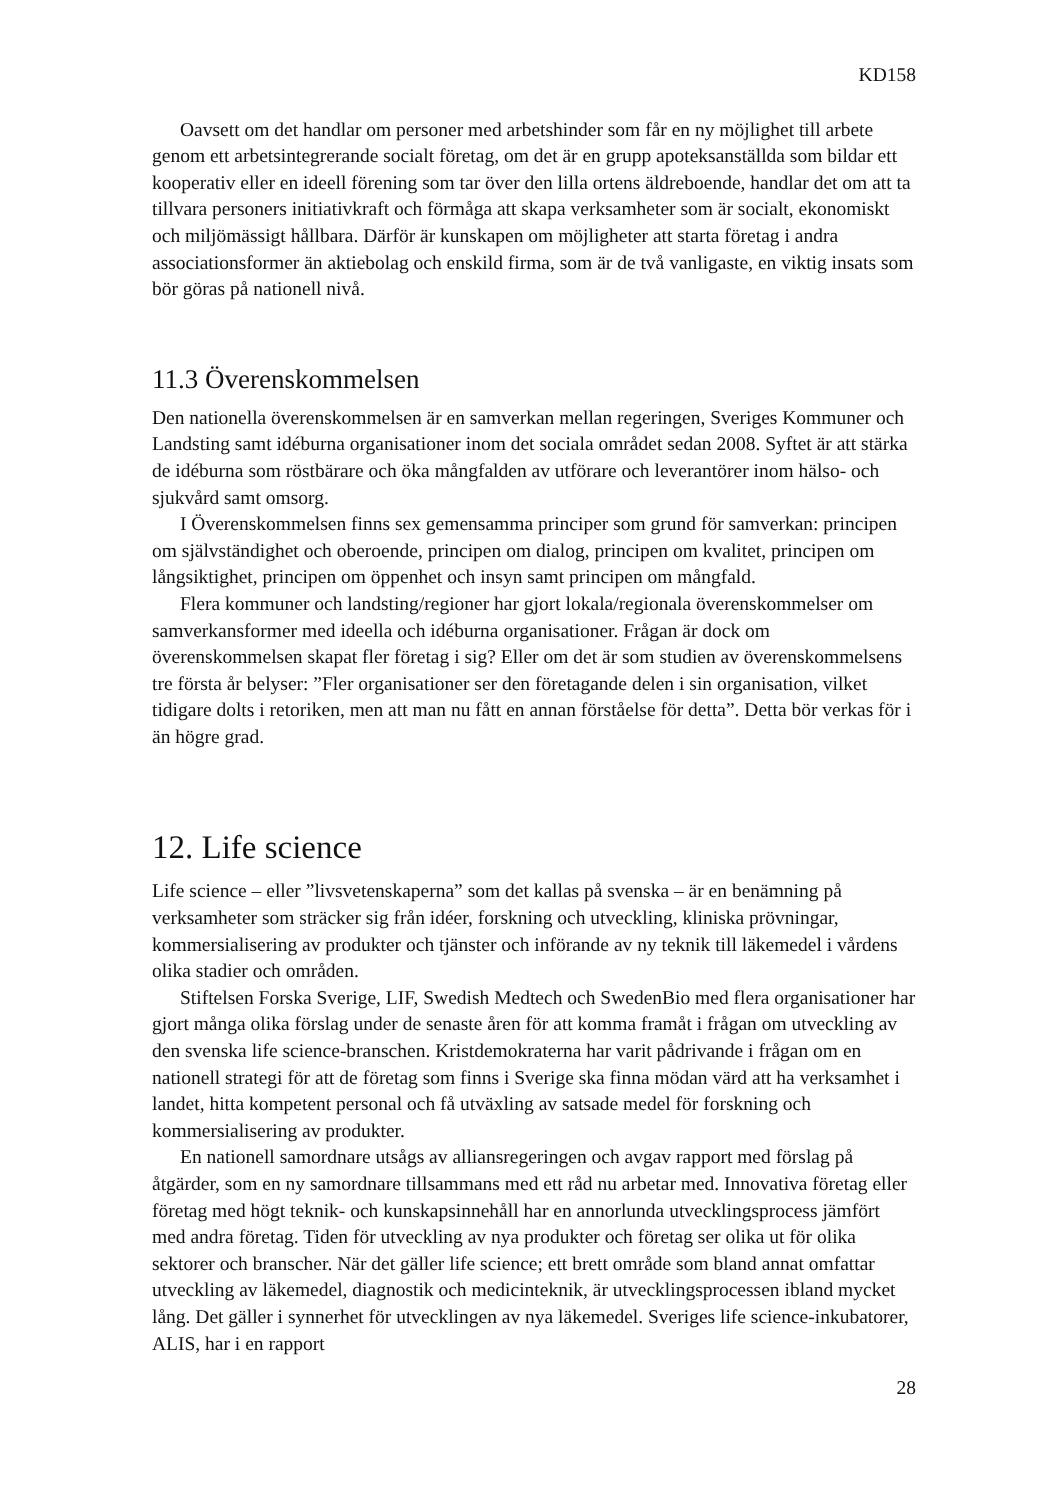KD158
Oavsett om det handlar om personer med arbetshinder som får en ny möjlighet till arbete genom ett arbetsintegrerande socialt företag, om det är en grupp apoteksanställda som bildar ett kooperativ eller en ideell förening som tar över den lilla ortens äldreboende, handlar det om att ta tillvara personers initiativkraft och förmåga att skapa verksamheter som är socialt, ekonomiskt och miljömässigt hållbara. Därför är kunskapen om möjligheter att starta företag i andra associationsformer än aktiebolag och enskild firma, som är de två vanligaste, en viktig insats som bör göras på nationell nivå.
11.3 Överenskommelsen
Den nationella överenskommelsen är en samverkan mellan regeringen, Sveriges Kommuner och Landsting samt idéburna organisationer inom det sociala området sedan 2008. Syftet är att stärka de idéburna som röstbärare och öka mångfalden av utförare och leverantörer inom hälso- och sjukvård samt omsorg.
I Överenskommelsen finns sex gemensamma principer som grund för samverkan: principen om självständighet och oberoende, principen om dialog, principen om kvalitet, principen om långsiktighet, principen om öppenhet och insyn samt principen om mångfald.
Flera kommuner och landsting/regioner har gjort lokala/regionala överenskommelser om samverkansformer med ideella och idéburna organisationer. Frågan är dock om överenskommelsen skapat fler företag i sig? Eller om det är som studien av överenskommelsens tre första år belyser: ”Fler organisationer ser den företagande delen i sin organisation, vilket tidigare dolts i retoriken, men att man nu fått en annan förståelse för detta”. Detta bör verkas för i än högre grad.
12. Life science
Life science – eller ”livsvetenskaperna” som det kallas på svenska – är en benämning på verksamheter som sträcker sig från idéer, forskning och utveckling, kliniska prövningar, kommersialisering av produkter och tjänster och införande av ny teknik till läkemedel i vårdens olika stadier och områden.
Stiftelsen Forska Sverige, LIF, Swedish Medtech och SwedenBio med flera organisationer har gjort många olika förslag under de senaste åren för att komma framåt i frågan om utveckling av den svenska life science-branschen. Kristdemokraterna har varit pådrivande i frågan om en nationell strategi för att de företag som finns i Sverige ska finna mödan värd att ha verksamhet i landet, hitta kompetent personal och få utväxling av satsade medel för forskning och kommersialisering av produkter.
En nationell samordnare utsågs av alliansregeringen och avgav rapport med förslag på åtgärder, som en ny samordnare tillsammans med ett råd nu arbetar med. Innovativa företag eller företag med högt teknik- och kunskapsinnehåll har en annorlunda utvecklingsprocess jämfört med andra företag. Tiden för utveckling av nya produkter och företag ser olika ut för olika sektorer och branscher. När det gäller life science; ett brett område som bland annat omfattar utveckling av läkemedel, diagnostik och medicinteknik, är utvecklingsprocessen ibland mycket lång. Det gäller i synnerhet för utvecklingen av nya läkemedel. Sveriges life science-inkubatorer, ALIS, har i en rapport
28